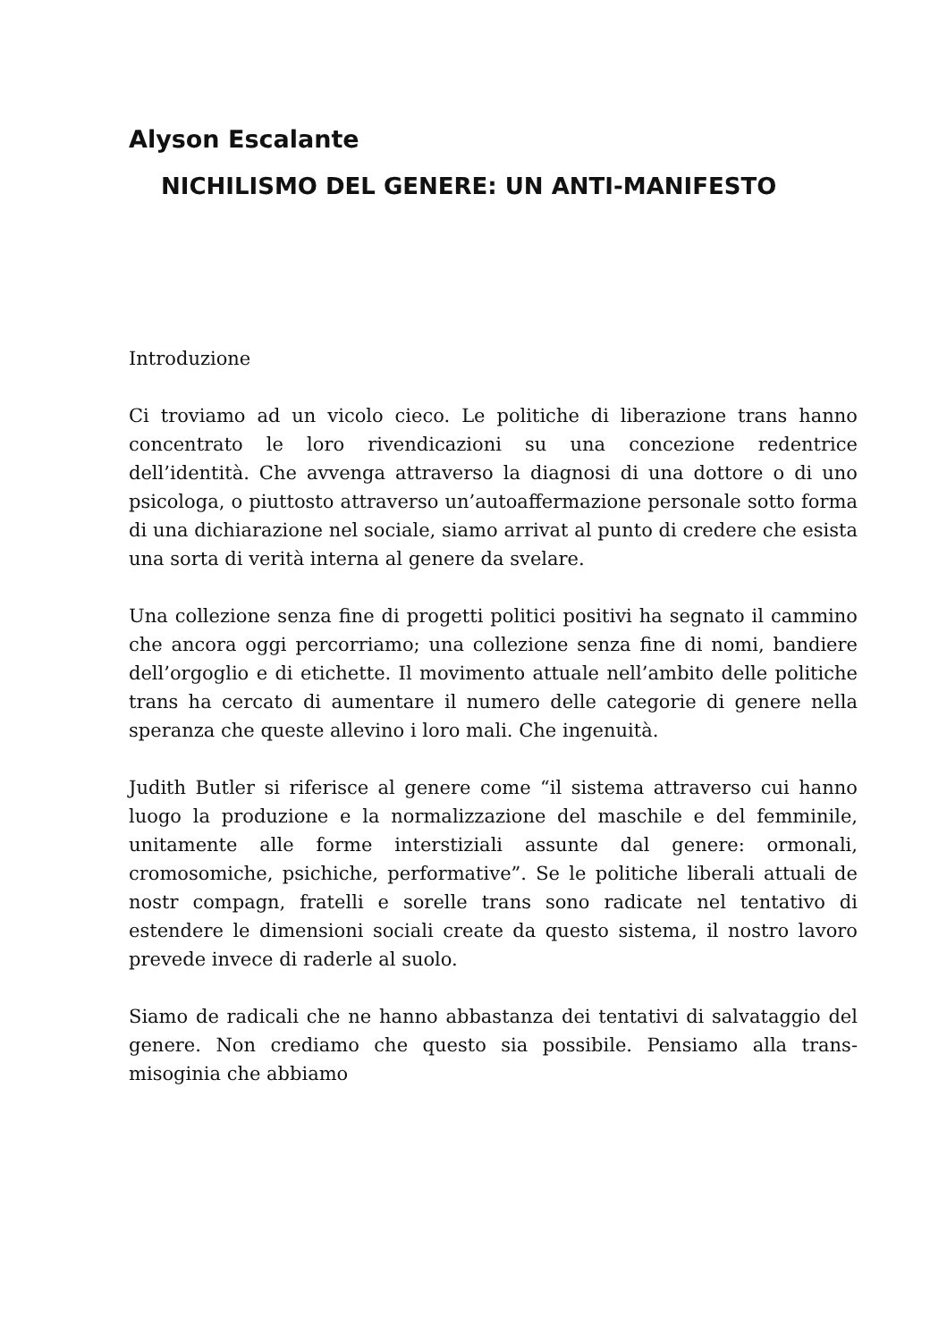Alyson Escalante
NICHILISMO DEL GENERE: UN ANTI-MANIFESTO
Introduzione
Ci troviamo ad un vicolo cieco. Le politiche di liberazione trans hanno concentrato le loro rivendicazioni su una concezione redentrice dell’identità. Che avvenga attraverso la diagnosi di una dottore o di uno psicologa, o piuttosto attraverso un’autoaffermazione personale sotto forma di una dichiarazione nel sociale, siamo arrivat al punto di credere che esista una sorta di verità interna al genere da svelare.
Una collezione senza fine di progetti politici positivi ha segnato il cammino che ancora oggi percorriamo; una collezione senza fine di nomi, bandiere dell’orgoglio e di etichette. Il movimento attuale nell’ambito delle politiche trans ha cercato di aumentare il numero delle categorie di genere nella speranza che queste allevino i loro mali. Che ingenuità.
Judith Butler si riferisce al genere come “il sistema attraverso cui hanno luogo la produzione e la normalizzazione del maschile e del femminile, unitamente alle forme interstiziali assunte dal genere: ormonali, cromosomiche, psichiche, performative”. Se le politiche liberali attuali de nostr compagn, fratelli e sorelle trans sono radicate nel tentativo di estendere le dimensioni sociali create da questo sistema, il nostro lavoro prevede invece di raderle al suolo.
Siamo de radicali che ne hanno abbastanza dei tentativi di salvataggio del genere. Non crediamo che questo sia possibile. Pensiamo alla trans-misoginia che abbiamo